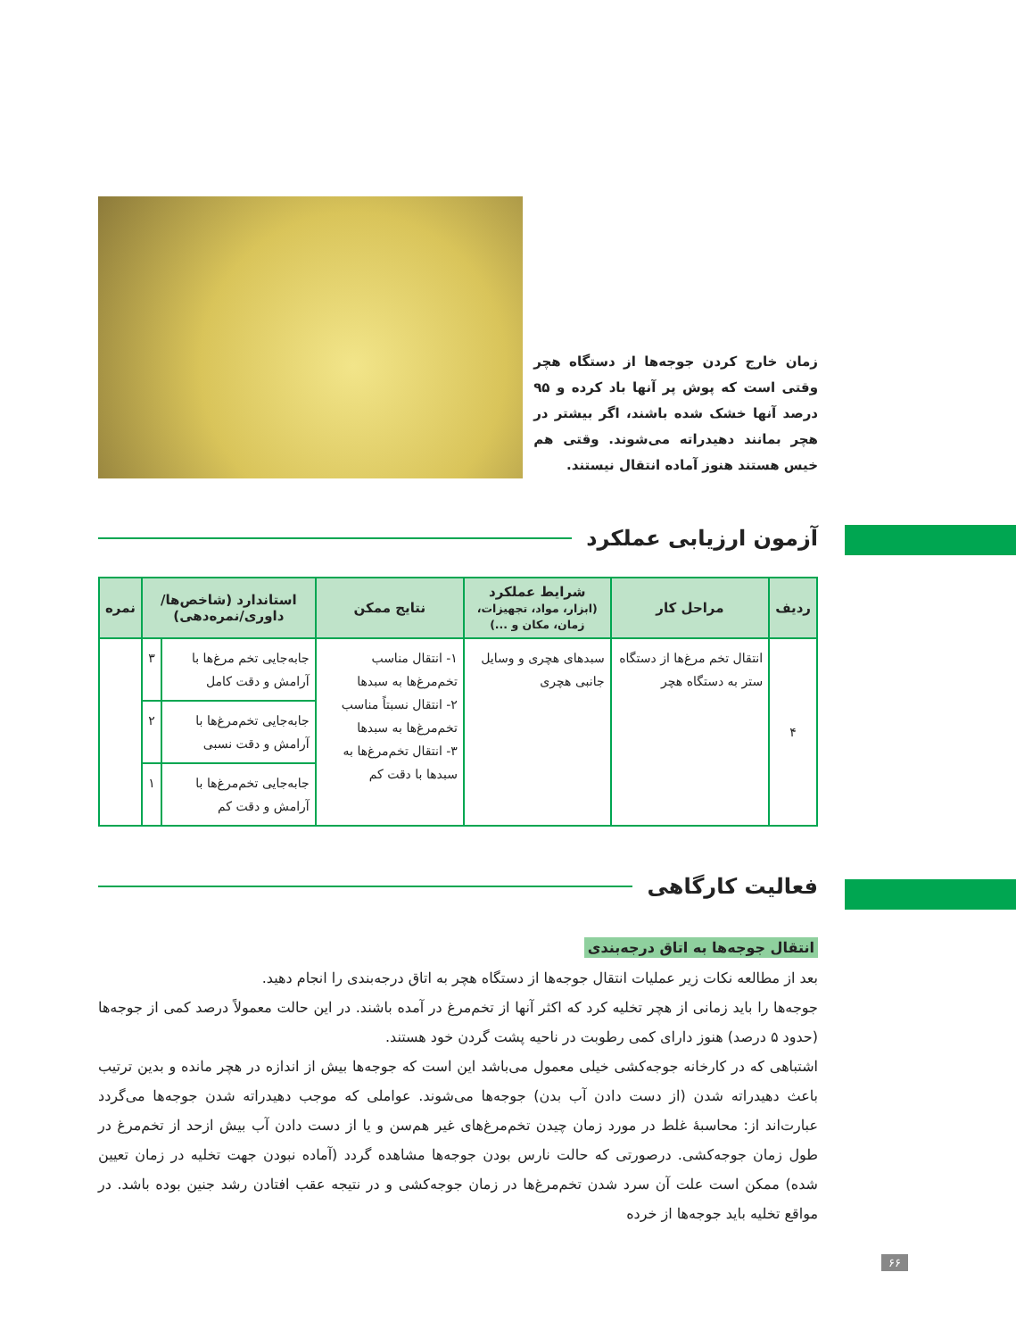زمان خارج کردن جوجه‌ها از دستگاه هچر وقتی است که پوش پر آنها باد کرده و ۹۵ درصد آنها خشک شده باشند، اگر بیشتر در هچر بمانند دهیدراته می‌شوند. وقتی هم خیس هستند هنوز آماده انتقال نیستند.
آزمون ارزیابی عملکرد
| ردیف | مراحل کار | شرایط عملکرد (ابزار، مواد، تجهیزات، زمان، مکان و ...) | نتایج ممکن | استاندارد (شاخص‌ها/ داوری/نمره‌دهی) | | نمره |
| --- | --- | --- | --- | --- | --- | --- |
| ۴ | انتقال تخم مرغ‌ها از دستگاه ستر به دستگاه هچر | سبدهای هچری و وسایل جانبی هچری | ۱- انتقال مناسب تخم‌مرغ‌ها به سبدها ۲- انتقال نسبتاً مناسب تخم‌مرغ‌ها به سبدها ۳- انتقال تخم‌مرغ‌ها به سبدها با دقت کم | جابه‌جایی تخم مرغ‌ها با آرامش و دقت کامل | ۳ | |
| | | | | جابه‌جایی تخم‌مرغ‌ها با آرامش و دقت نسبی | ۲ | |
| | | | | جابه‌جایی تخم‌مرغ‌ها با آرامش و دقت کم | ۱ | |
فعالیت کارگاهی
انتقال جوجه‌ها به اتاق درجه‌بندی
بعد از مطالعه نکات زیر عملیات انتقال جوجه‌ها از دستگاه هچر به اتاق درجه‌بندی را انجام دهید.
جوجه‌ها را باید زمانی از هچر تخلیه کرد که اکثر آنها از تخم‌مرغ در آمده باشند. در این حالت معمولاً درصد کمی از جوجه‌ها (حدود ۵ درصد) هنوز دارای کمی رطوبت در ناحیه پشت گردن خود هستند.
اشتباهی که در کارخانه جوجه‌کشی خیلی معمول می‌باشد این است که جوجه‌ها بیش از اندازه در هچر مانده و بدین ترتیب باعث دهیدراته شدن (از دست دادن آب بدن) جوجه‌ها می‌شوند. عواملی که موجب دهیدراته شدن جوجه‌ها می‌گردد عبارت‌اند از: محاسبهٔ غلط در مورد زمان چیدن تخم‌مرغ‌های غیر هم‌سن و یا از دست دادن آب بیش ازحد از تخم‌مرغ در طول زمان جوجه‌کشی. درصورتی که حالت نارس بودن جوجه‌ها مشاهده گردد (آماده نبودن جهت تخلیه در زمان تعیین شده) ممکن است علت آن سرد شدن تخم‌مرغ‌ها در زمان جوجه‌کشی و در نتیجه عقب افتادن رشد جنین بوده باشد. در مواقع تخلیه باید جوجه‌ها از خرده
۶۶